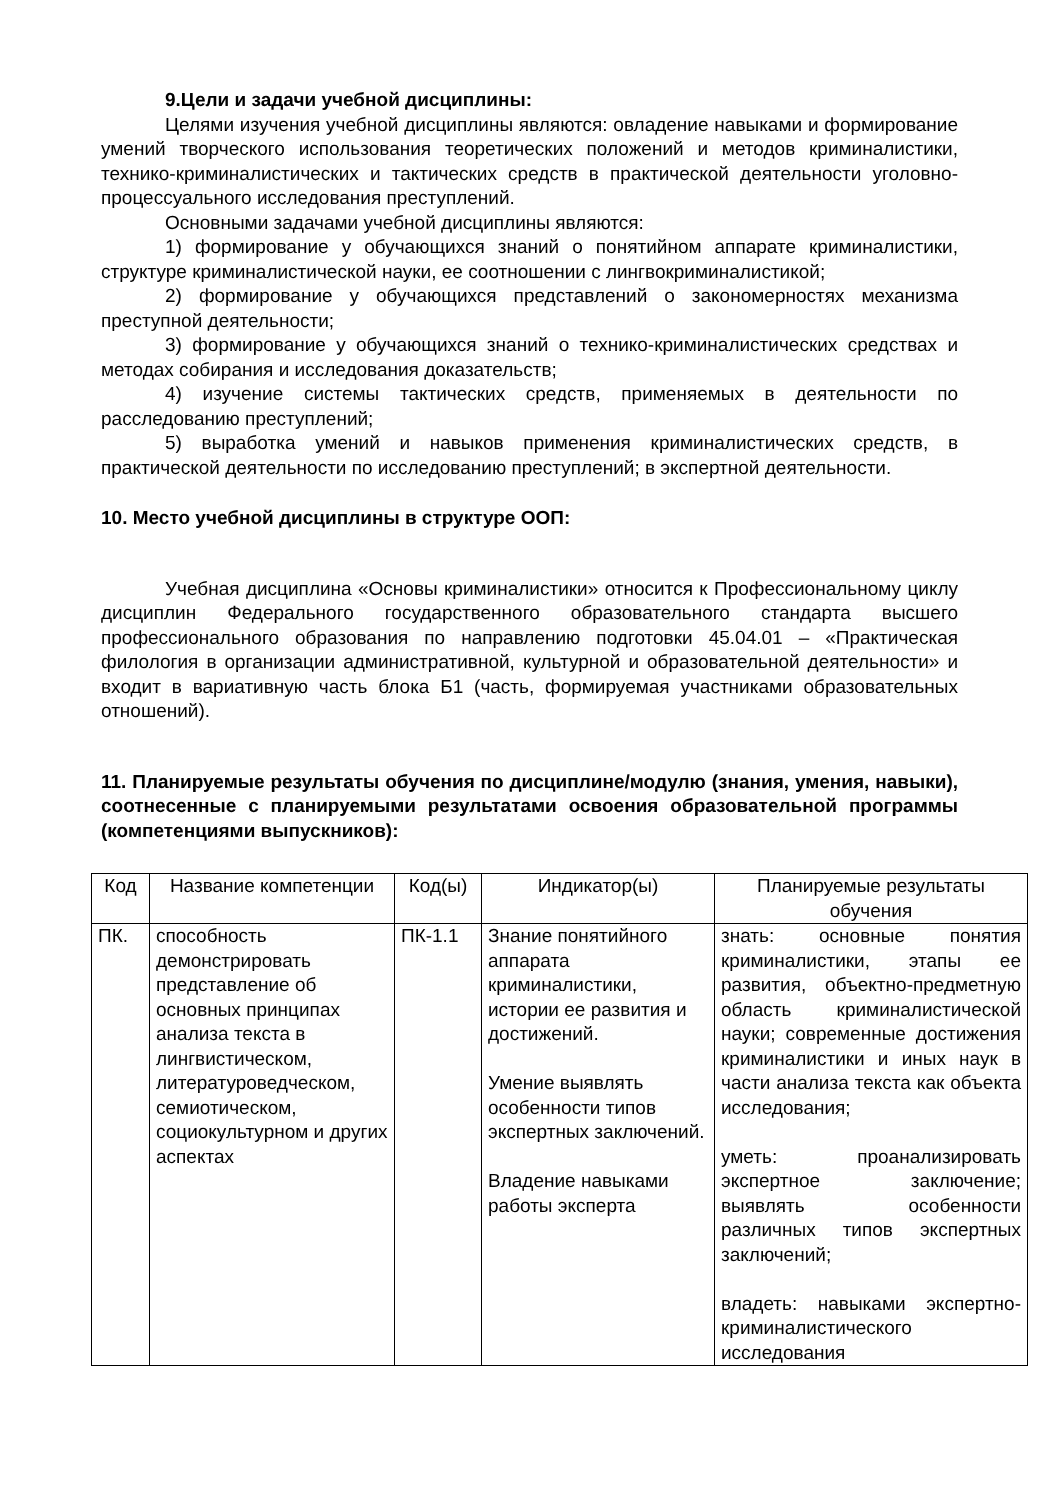9.Цели и задачи учебной дисциплины:
Целями изучения учебной дисциплины являются: овладение навыками и формирование умений творческого использования теоретических положений и методов криминалистики, технико-криминалистических и тактических средств в практической деятельности уголовно-процессуального исследования преступлений.
Основными задачами учебной дисциплины являются:
1) формирование у обучающихся знаний о понятийном аппарате криминалистики, структуре криминалистической науки, ее соотношении с лингвокриминалистикой;
2) формирование у обучающихся представлений о закономерностях механизма преступной деятельности;
3) формирование у обучающихся знаний о технико-криминалистических средствах и методах собирания и исследования доказательств;
4) изучение системы тактических средств, применяемых в деятельности по расследованию преступлений;
5) выработка умений и навыков применения криминалистических средств, в практической деятельности по исследованию преступлений; в экспертной деятельности.
10. Место учебной дисциплины в структуре ООП:
Учебная дисциплина «Основы криминалистики» относится к Профессиональному циклу дисциплин Федерального государственного образовательного стандарта высшего профессионального образования по направлению подготовки 45.04.01 – «Практическая филология в организации административной, культурной и образовательной деятельности» и входит в вариативную часть блока Б1 (часть, формируемая участниками образовательных отношений).
11. Планируемые результаты обучения по дисциплине/модулю (знания, умения, навыки), соотнесенные с планируемыми результатами освоения образовательной программы (компетенциями выпускников):
| Код | Название компетенции | Код(ы) | Индикатор(ы) | Планируемые результаты обучения |
| --- | --- | --- | --- | --- |
| ПК. | способность демонстрировать представление об основных принципах анализа текста в лингвистическом, литературоведческом, семиотическом, социокультурном и других аспектах | ПК-1.1 | Знание понятийного аппарата криминалистики, истории ее развития и достижений. Умение выявлять особенности типов экспертных заключений. Владение навыками работы эксперта | знать: основные понятия криминалистики, этапы ее развития, объектно-предметную область криминалистической науки; современные достижения криминалистики и иных наук в части анализа текста как объекта исследования; уметь: проанализировать экспертное заключение; выявлять особенности различных типов экспертных заключений; владеть: навыками экспертно-криминалистического исследования |